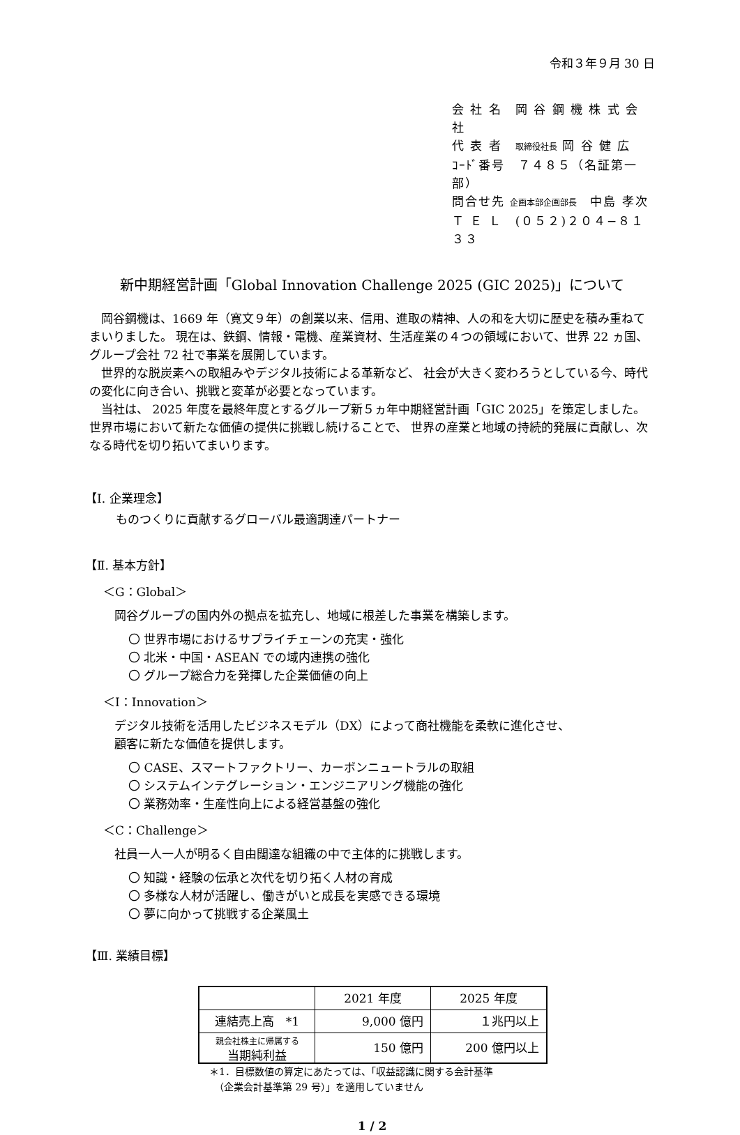令和３年９月 30 日
会 社 名　岡 谷 鋼 機 株 式 会 社
代 表 者　取締役社長 岡 谷 健 広
ｺｰﾄﾞ番号　７４８５（名証第一部）
問合せ先 企画本部企画部長　中島 孝次
Ｔ Ｅ Ｌ　(０５２)２０４−８１３３
新中期経営計画「Global Innovation Challenge 2025 (GIC 2025)」について
岡谷鋼機は、1669 年（寛文９年）の創業以来、信用、進取の精神、人の和を大切に歴史を積み重ねてまいりました。 現在は、鉄鋼、情報・電機、産業資材、生活産業の４つの領域において、世界 22 ヵ国、グループ会社 72 社で事業を展開しています。
世界的な脱炭素への取組みやデジタル技術による革新など、 社会が大きく変わろうとしている今、時代の変化に向き合い、挑戦と変革が必要となっています。
当社は、 2025 年度を最終年度とするグループ新５ヵ年中期経営計画「GIC 2025」を策定しました。世界市場において新たな価値の提供に挑戦し続けることで、 世界の産業と地域の持続的発展に貢献し、次なる時代を切り拓いてまいります。
【Ⅰ. 企業理念】
ものつくりに貢献するグローバル最適調達パートナー
【Ⅱ. 基本方針】
＜G：Global＞
岡谷グループの国内外の拠点を拡充し、地域に根差した事業を構築します。
〇 世界市場におけるサプライチェーンの充実・強化
〇 北米・中国・ASEAN での域内連携の強化
〇 グループ総合力を発揮した企業価値の向上
＜I：Innovation＞
デジタル技術を活用したビジネスモデル（DX）によって商社機能を柔軟に進化させ、
顧客に新たな価値を提供します。
〇 CASE、スマートファクトリー、カーボンニュートラルの取組
〇 システムインテグレーション・エンジニアリング機能の強化
〇 業務効率・生産性向上による経営基盤の強化
＜C：Challenge＞
社員一人一人が明るく自由闊達な組織の中で主体的に挑戦します。
〇 知識・経験の伝承と次代を切り拓く人材の育成
〇 多様な人材が活躍し、働きがいと成長を実感できる環境
〇 夢に向かって挑戦する企業風土
【Ⅲ. 業績目標】
| | 2021 年度 | 2025 年度 |
| --- | --- | --- |
| 連結売上高 *1 | 9,000 億円 | １兆円以上 |
| 親会社株主に帰属する 当期純利益 | 150 億円 | 200 億円以上 |
＊1．目標数値の算定にあたっては、「収益認識に関する会計基準
　（企業会計基準第 29 号）」を適用していません
1 / 2